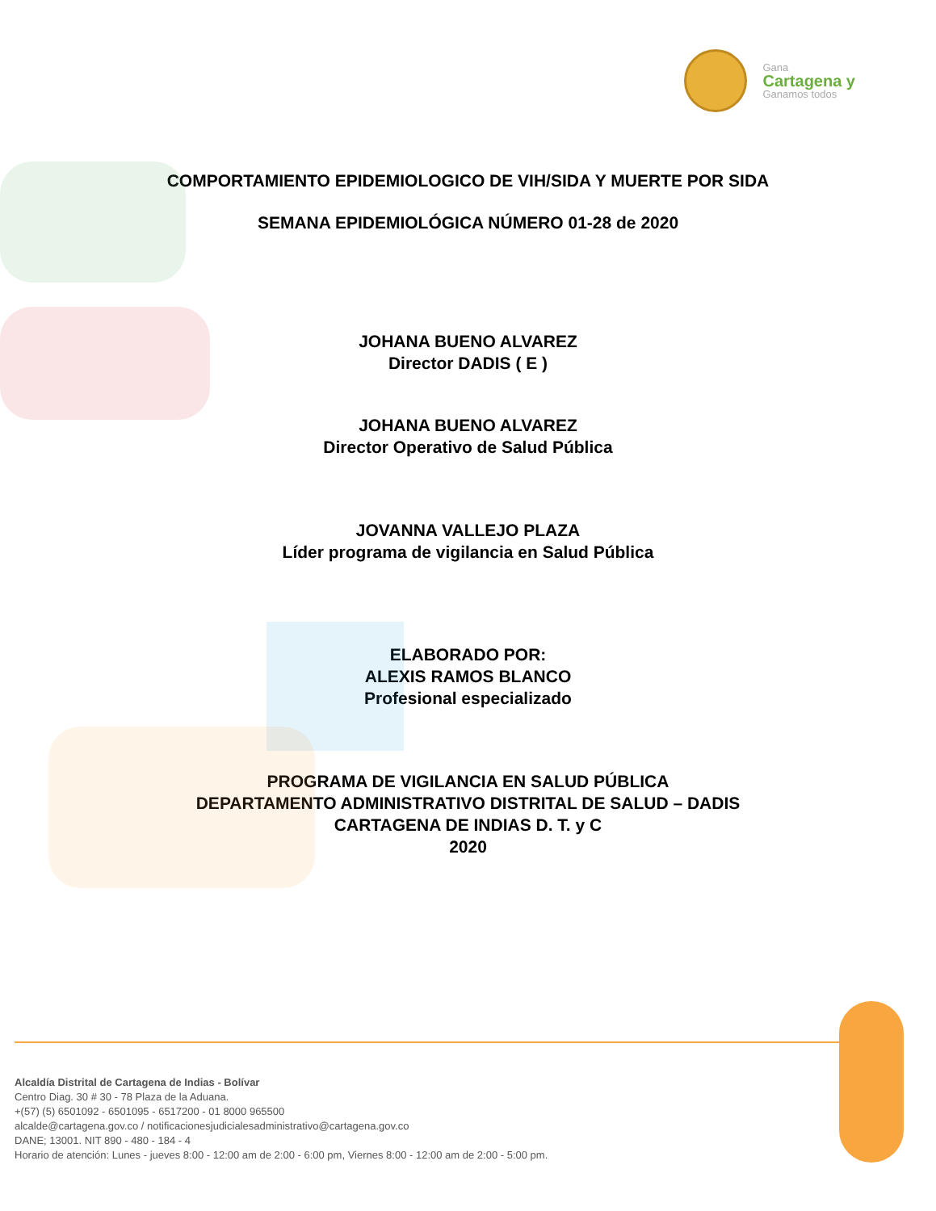Gana
Cartagena y
Ganamos todos
COMPORTAMIENTO EPIDEMIOLOGICO DE VIH/SIDA Y MUERTE POR SIDA
SEMANA EPIDEMIOLÓGICA NÚMERO 01-28 de 2020
JOHANA BUENO ALVAREZ
Director DADIS ( E )
JOHANA BUENO ALVAREZ
Director Operativo de Salud Pública
JOVANNA VALLEJO PLAZA
Líder programa de vigilancia en Salud Pública
ELABORADO POR:
ALEXIS RAMOS BLANCO
Profesional especializado
PROGRAMA DE VIGILANCIA EN SALUD PÚBLICA
DEPARTAMENTO ADMINISTRATIVO DISTRITAL DE SALUD – DADIS
CARTAGENA DE INDIAS D. T. y C
2020
Alcaldía Distrital de Cartagena de Indias - Bolívar
Centro Diag. 30 # 30 - 78 Plaza de la Aduana.
+(57) (5) 6501092 - 6501095 - 6517200 - 01 8000 965500
alcalde@cartagena.gov.co / notificacionesjudicialesadministrativo@cartagena.gov.co
DANE; 13001. NIT 890 - 480 - 184 - 4
Horario de atención: Lunes - jueves 8:00 - 12:00 am de 2:00 - 6:00 pm, Viernes 8:00 - 12:00 am de 2:00 - 5:00 pm.